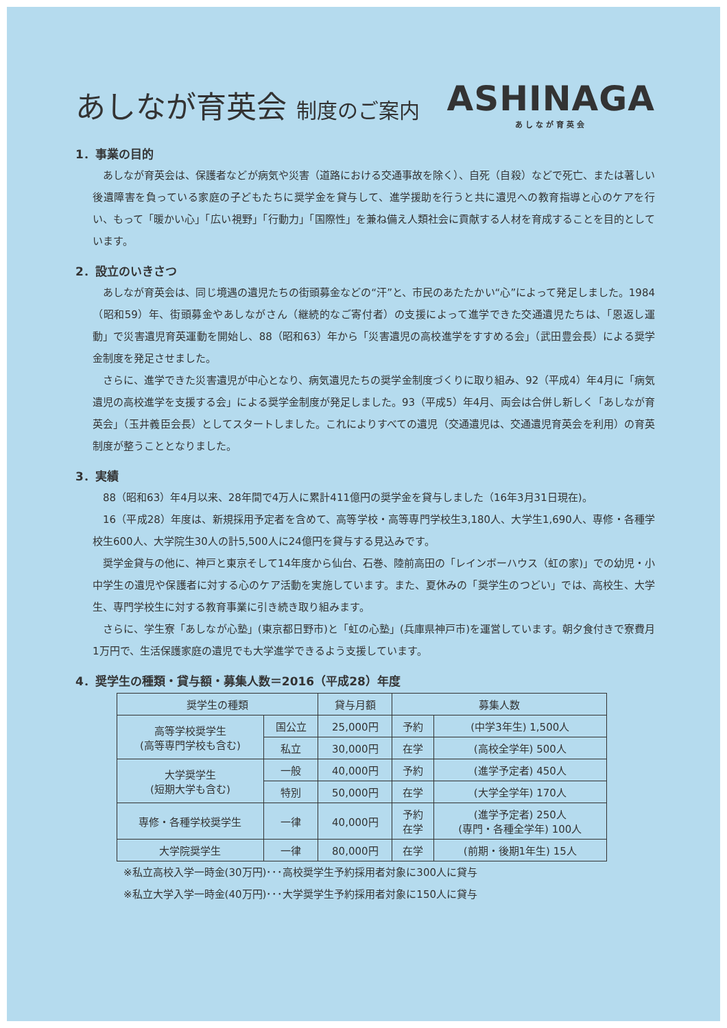あしなが育英会 制度のご案内
ASHINAGA
あしなが育英会
1．事業の目的
あしなが育英会は、保護者などが病気や災害（道路における交通事故を除く）、自死（自殺）などで死亡、または著しい後遺障害を負っている家庭の子どもたちに奨学金を貸与して、進学援助を行うと共に遺児への教育指導と心のケアを行い、もって「暖かい心」「広い視野」「行動力」「国際性」を兼ね備え人類社会に貢献する人材を育成することを目的としています。
2．設立のいきさつ
あしなが育英会は、同じ境遇の遺児たちの街頭募金などの“汗”と、市民のあたたかい“心”によって発足しました。1984（昭和59）年、街頭募金やあしながさん（継続的なご寄付者）の支援によって進学できた交通遺児たちは、「恩返し運動」で災害遺児育英運動を開始し、88（昭和63）年から「災害遺児の高校進学をすすめる会」（武田豊会長）による奨学金制度を発足させました。
さらに、進学できた災害遺児が中心となり、病気遺児たちの奨学金制度づくりに取り組み、92（平成4）年4月に「病気遺児の高校進学を支援する会」による奨学金制度が発足しました。93（平成5）年4月、両会は合併し新しく「あしなが育英会」（玉井義臣会長）としてスタートしました。これによりすべての遺児（交通遺児は、交通遺児育英会を利用）の育英制度が整うこととなりました。
3．実績
88（昭和63）年4月以来、28年間で4万人に累計411億円の奨学金を貸与しました（16年3月31日現在)。
16（平成28）年度は、新規採用予定者を含めて、高等学校・高等専門学校生3,180人、大学生1,690人、専修・各種学校生600人、大学院生30人の計5,500人に24億円を貸与する見込みです。
奨学金貸与の他に、神戸と東京そして14年度から仙台、石巻、陸前高田の「レインボーハウス（虹の家)」での幼児・小中学生の遺児や保護者に対する心のケア活動を実施しています。また、夏休みの「奨学生のつどい」では、高校生、大学生、専門学校生に対する教育事業に引き続き取り組みます。
さらに、学生寮「あしなが心塾」(東京都日野市)と「虹の心塾」(兵庫県神戸市)を運営しています。朝夕食付きで寮費月1万円で、生活保護家庭の遺児でも大学進学できるよう支援しています。
4．奨学生の種類・貸与額・募集人数＝2016（平成28）年度
| 奨学生の種類 | | 貸与月額 | 募集人数 | |
| --- | --- | --- | --- | --- |
| 高等学校奨学生 (高等専門学校も含む) | 国公立 | 25,000円 | 予約 | (中学3年生) 1,500人 |
| | 私立 | 30,000円 | 在学 | (高校全学年) 500人 |
| 大学奨学生 (短期大学も含む) | 一般 | 40,000円 | 予約 | (進学予定者) 450人 |
| | 特別 | 50,000円 | 在学 | (大学全学年) 170人 |
| 専修・各種学校奨学生 | 一律 | 40,000円 | 予約 在学 | (進学予定者) 250人 (専門・各種全学年) 100人 |
| 大学院奨学生 | 一律 | 80,000円 | 在学 | (前期・後期1年生) 15人 |
※私立高校入学一時金(30万円)･･･高校奨学生予約採用者対象に300人に貸与
※私立大学入学一時金(40万円)･･･大学奨学生予約採用者対象に150人に貸与